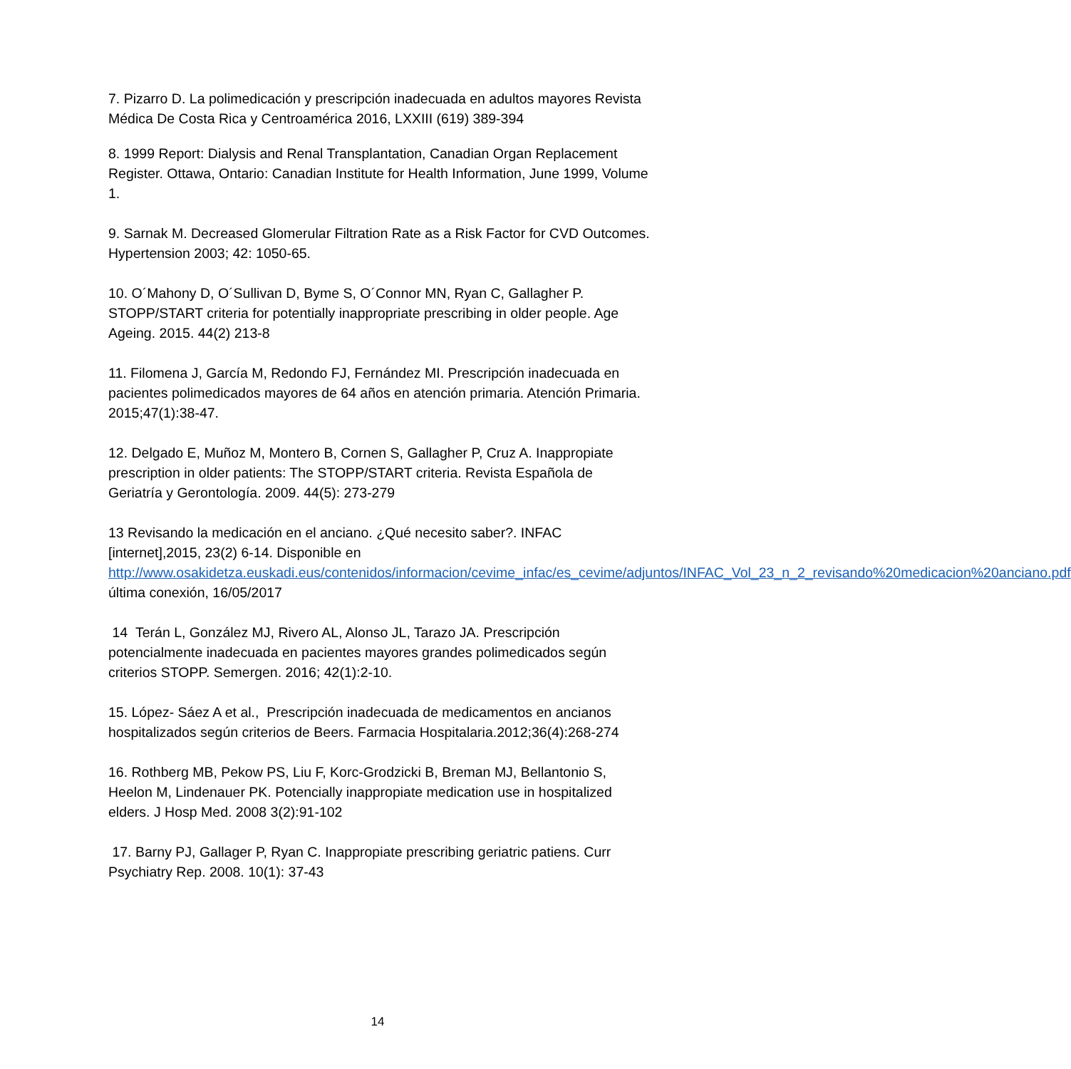7. Pizarro D. La polimedicación y prescripción inadecuada en adultos mayores Revista Médica De Costa Rica y Centroamérica 2016, LXXIII (619) 389-394
8. 1999 Report: Dialysis and Renal Transplantation, Canadian Organ Replacement Register. Ottawa, Ontario: Canadian Institute for Health Information, June 1999, Volume 1.
9. Sarnak M. Decreased Glomerular Filtration Rate as a Risk Factor for CVD Outcomes. Hypertension 2003; 42: 1050-65.
10. O´Mahony D, O´Sullivan D, Byme S, O´Connor MN, Ryan C, Gallagher P. STOPP/START criteria for potentially inappropriate prescribing in older people. Age Ageing. 2015. 44(2) 213-8
11. Filomena J, García M, Redondo FJ, Fernández MI. Prescripción inadecuada en pacientes polimedicados mayores de 64 años en atención primaria. Atención Primaria. 2015;47(1):38-47.
12. Delgado E, Muñoz M, Montero B, Cornen S, Gallagher P, Cruz A. Inappropiate prescription in older patients: The STOPP/START criteria. Revista Española de Geriatría y Gerontología. 2009. 44(5): 273-279
13 Revisando la medicación en el anciano. ¿Qué necesito saber?. INFAC [internet],2015, 23(2) 6-14. Disponible en http://www.osakidetza.euskadi.eus/contenidos/informacion/cevime_infac/es_cevime/adjuntos/INFAC_Vol_23_n_2_revisando%20medicacion%20anciano.pdf última conexión, 16/05/2017
14 Terán L, González MJ, Rivero AL, Alonso JL, Tarazo JA. Prescripción potencialmente inadecuada en pacientes mayores grandes polimedicados según criterios STOPP. Semergen. 2016; 42(1):2-10.
15. López- Sáez A et al., Prescripción inadecuada de medicamentos en ancianos hospitalizados según criterios de Beers. Farmacia Hospitalaria.2012;36(4):268-274
16. Rothberg MB, Pekow PS, Liu F, Korc-Grodzicki B, Breman MJ, Bellantonio S, Heelon M, Lindenauer PK. Potencially inappropiate medication use in hospitalized elders. J Hosp Med. 2008 3(2):91-102
17. Barny PJ, Gallager P, Ryan C. Inappropiate prescribing geriatric patiens. Curr Psychiatry Rep. 2008. 10(1): 37-43
14